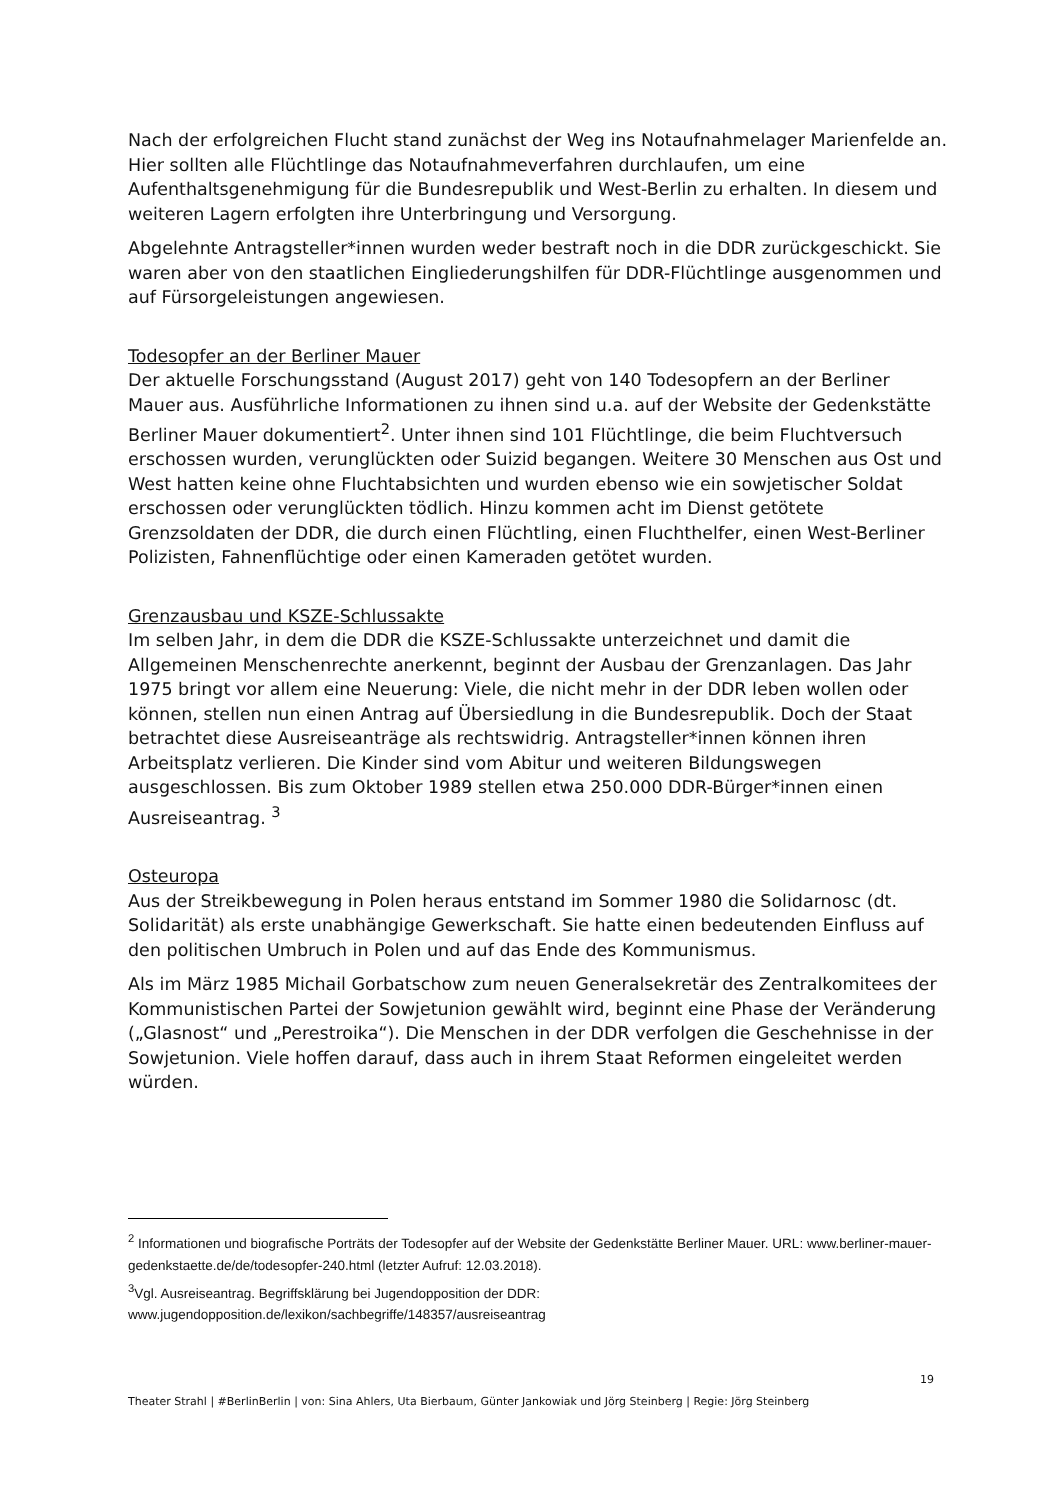Nach der erfolgreichen Flucht stand zunächst der Weg ins Notaufnahmelager Marienfelde an. Hier sollten alle Flüchtlinge das Notaufnahmeverfahren durchlaufen, um eine Aufenthaltsgenehmigung für die Bundesrepublik und West-Berlin zu erhalten. In diesem und weiteren Lagern erfolgten ihre Unterbringung und Versorgung.
Abgelehnte Antragsteller*innen wurden weder bestraft noch in die DDR zurückgeschickt. Sie waren aber von den staatlichen Eingliederungshilfen für DDR-Flüchtlinge ausgenommen und auf Fürsorgeleistungen angewiesen.
Todesopfer an der Berliner Mauer
Der aktuelle Forschungsstand (August 2017) geht von 140 Todesopfern an der Berliner Mauer aus. Ausführliche Informationen zu ihnen sind u.a. auf der Website der Gedenkstätte Berliner Mauer dokumentiert<sup>2</sup>. Unter ihnen sind 101 Flüchtlinge, die beim Fluchtversuch erschossen wurden, verunglückten oder Suizid begangen. Weitere 30 Menschen aus Ost und West hatten keine ohne Fluchtabsichten und wurden ebenso wie ein sowjetischer Soldat erschossen oder verunglückten tödlich. Hinzu kommen acht im Dienst getötete Grenzsoldaten der DDR, die durch einen Flüchtling, einen Fluchthelfer, einen West-Berliner Polizisten, Fahnenflüchtige oder einen Kameraden getötet wurden.
Grenzausbau und KSZE-Schlussakte
Im selben Jahr, in dem die DDR die KSZE-Schlussakte unterzeichnet und damit die Allgemeinen Menschenrechte anerkennt, beginnt der Ausbau der Grenzanlagen. Das Jahr 1975 bringt vor allem eine Neuerung: Viele, die nicht mehr in der DDR leben wollen oder können, stellen nun einen Antrag auf Übersiedlung in die Bundesrepublik. Doch der Staat betrachtet diese Ausreiseanträge als rechtswidrig. Antragsteller*innen können ihren Arbeitsplatz verlieren. Die Kinder sind vom Abitur und weiteren Bildungswegen ausgeschlossen. Bis zum Oktober 1989 stellen etwa 250.000 DDR-Bürger*innen einen Ausreiseantrag. <sup>3</sup>
Osteuropa
Aus der Streikbewegung in Polen heraus entstand im Sommer 1980 die Solidarnosc (dt. Solidarität) als erste unabhängige Gewerkschaft. Sie hatte einen bedeutenden Einfluss auf den politischen Umbruch in Polen und auf das Ende des Kommunismus.
Als im März 1985 Michail Gorbatschow zum neuen Generalsekretär des Zentralkomitees der Kommunistischen Partei der Sowjetunion gewählt wird, beginnt eine Phase der Veränderung („Glasnost“ und „Perestroika“). Die Menschen in der DDR verfolgen die Geschehnisse in der Sowjetunion. Viele hoffen darauf, dass auch in ihrem Staat Reformen eingeleitet werden würden.
<sup>2</sup> Informationen und biografische Porträts der Todesopfer auf der Website der Gedenkstätte Berliner Mauer. URL: www.berliner-mauer-gedenkstaette.de/de/todesopfer-240.html (letzter Aufruf: 12.03.2018).
<sup>3</sup> Vgl. Ausreiseantrag. Begriffsklärung bei Jugendopposition der DDR: www.jugendopposition.de/lexikon/sachbegriffe/148357/ausreiseantrag
19
Theater Strahl | #BerlinBerlin | von: Sina Ahlers, Uta Bierbaum, Günter Jankowiak und Jörg Steinberg | Regie: Jörg Steinberg